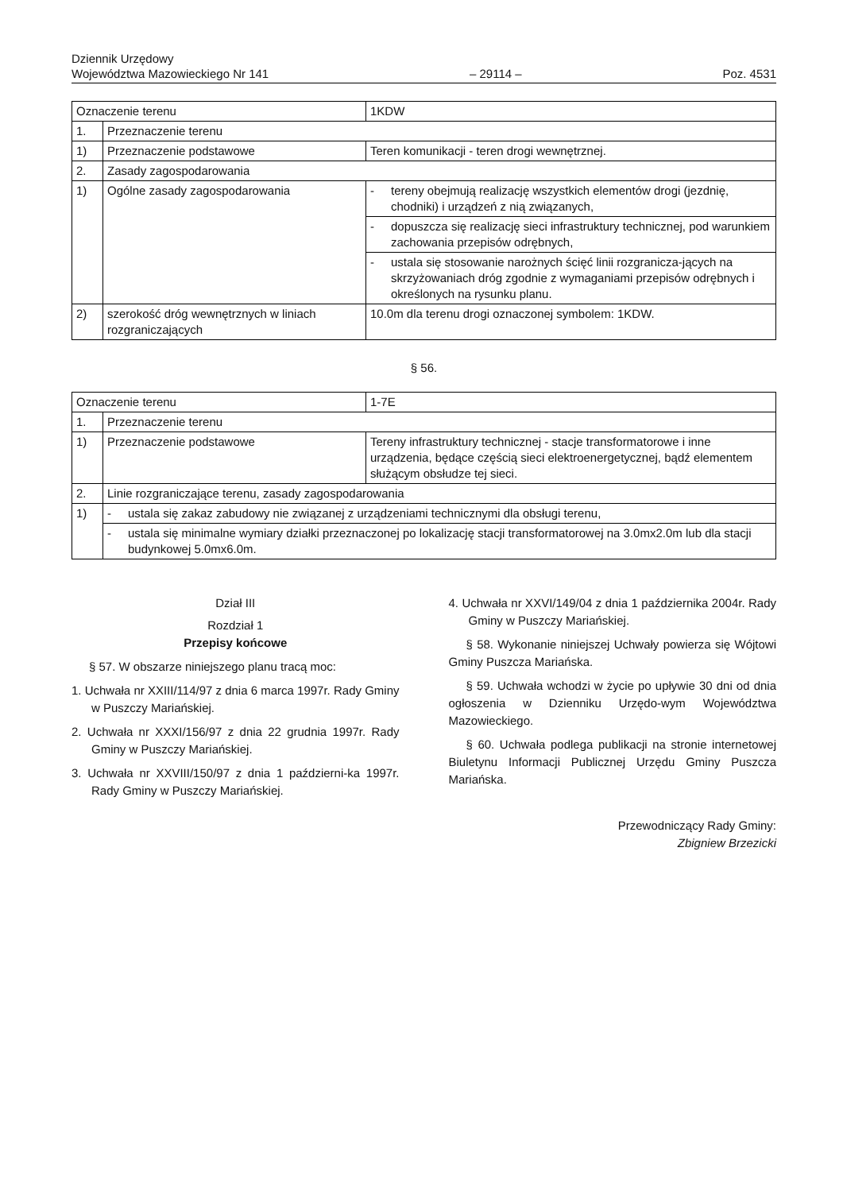Dziennik Urzędowy
Województwa Mazowieckiego Nr 141
– 29114 –
Poz. 4531
| Oznaczenie terenu | | 1KDW |
| 1. | Przeznaczenie terenu | |
| 1) | Przeznaczenie podstawowe | Teren komunikacji - teren drogi wewnętrznej. |
| 2. | Zasady zagospodarowania | |
| 1) | Ogólne zasady zagospodarowania | - tereny obejmują realizację wszystkich elementów drogi (jezdnię, chodniki) i urządzeń z nią związanych, |
| | | - dopuszcza się realizację sieci infrastruktury technicznej, pod warunkiem zachowania przepisów odrębnych, |
| | | - ustala się stosowanie narożnych ścięć linii rozgranicza-jących na skrzyżowaniach dróg zgodnie z wymaganiami przepisów odrębnych i określonych na rysunku planu. |
| 2) | szerokość dróg wewnętrznych w liniach rozgraniczających | 10.0m dla terenu drogi oznaczonej symbolem: 1KDW. |
§ 56.
| Oznaczenie terenu | | 1-7E |
| 1. | Przeznaczenie terenu | |
| 1) | Przeznaczenie podstawowe | Tereny infrastruktury technicznej - stacje transformatorowe i inne urządzenia, będące częścią sieci elektroenergetycznej, bądź elementem służącym obsłudze tej sieci. |
| 2. | Linie rozgraniczające terenu, zasady zagospodarowania | |
| 1) | - ustala się zakaz zabudowy nie związanej z urządzeniami technicznymi dla obsługi terenu, | |
| | - ustala się minimalne wymiary działki przeznaczonej po lokalizację stacji transformatorowej na 3.0mx2.0m lub dla stacji budynkowej 5.0mx6.0m. | |
Dział III
Rozdział 1
Przepisy końcowe
§ 57. W obszarze niniejszego planu tracą moc:
1. Uchwała nr XXIII/114/97 z dnia 6 marca 1997r. Rady Gminy w Puszczy Mariańskiej.
2. Uchwała nr XXXI/156/97 z dnia 22 grudnia 1997r. Rady Gminy w Puszczy Mariańskiej.
3. Uchwała nr XXVIII/150/97 z dnia 1 październi-ka 1997r. Rady Gminy w Puszczy Mariańskiej.
4. Uchwała nr XXVI/149/04 z dnia 1 października 2004r. Rady Gminy w Puszczy Mariańskiej.
§ 58. Wykonanie niniejszej Uchwały powierza się Wójtowi Gminy Puszcza Mariańska.
§ 59. Uchwała wchodzi w życie po upływie 30 dni od dnia ogłoszenia w Dzienniku Urzędo-wym Województwa Mazowieckiego.
§ 60. Uchwała podlega publikacji na stronie internetowej Biuletynu Informacji Publicznej Urzędu Gminy Puszcza Mariańska.
Przewodniczący Rady Gminy:
Zbigniew Brzezicki